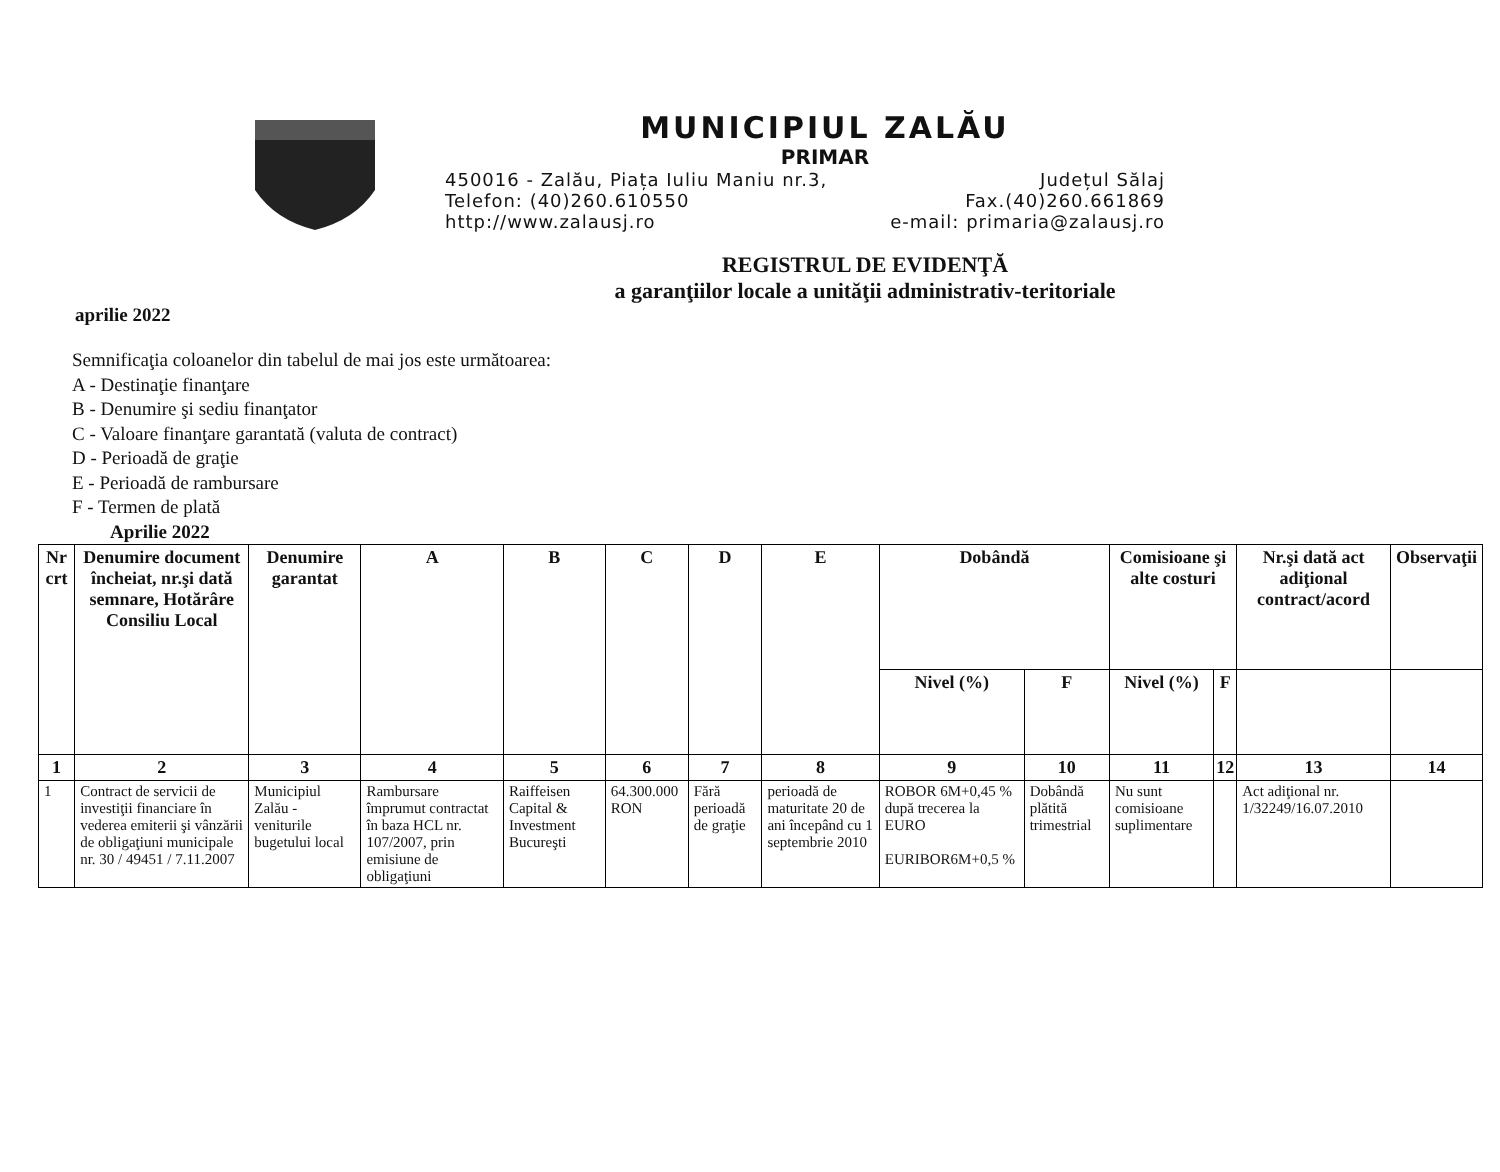MUNICIPIUL ZALĂU
PRIMAR
450016 - Zalău, Piața Iuliu Maniu nr.3, Județul Sălaj
Telefon: (40)260.610550 Fax.(40)260.661869
http://www.zalausj.ro e-mail: primaria@zalausj.ro
REGISTRUL DE EVIDENŢĂ
a garanţiilor locale a unităţii administrativ-teritoriale
aprilie 2022
Semnificaţia coloanelor din tabelul de mai jos este următoarea:
A - Destinaţie finanţare
B - Denumire şi sediu finanţator
C - Valoare finanţare garantată (valuta de contract)
D - Perioadă de graţie
E - Perioadă de rambursare
F - Termen de plată
Aprilie 2022
| Nr crt | Denumire document încheiat, nr.şi dată semnare, Hotărâre Consiliu Local | Denumire garantat | A | B | C | D | E | Dobândă | | Comisioane şi alte costuri | | Nr.şi dată act adiţional contract/acord | Observaţii |
| --- | --- | --- | --- | --- | --- | --- | --- | --- | --- | --- | --- | --- | --- |
| | | | | | | | | Nivel (%) | F | Nivel (%) | F | | |
| 1 | 2 | 3 | 4 | 5 | 6 | 7 | 8 | 9 | 10 | 11 | 12 | 13 | 14 |
| 1 | Contract de servicii de investiţii financiare în vederea emiterii şi vânzării de obligaţiuni municipale nr. 30 / 49451 / 7.11.2007 | Municipiul Zalău - veniturile bugetului local | Rambursare împrumut contractat în baza HCL nr. 107/2007, prin emisiune de obligaţiuni | Raiffeisen Capital & Investment Bucureşti | 64.300.000 RON | Fără perioadă de graţie | perioadă de maturitate 20 de ani începând cu 1 septembrie 2010 | ROBOR 6M+0,45 % după trecerea la EURO EURIBOR6M+0,5 % | Dobândă plătită trimestrial | Nu sunt comisioane suplimentare | | Act adiţional nr. 1/32249/16.07.2010 | |